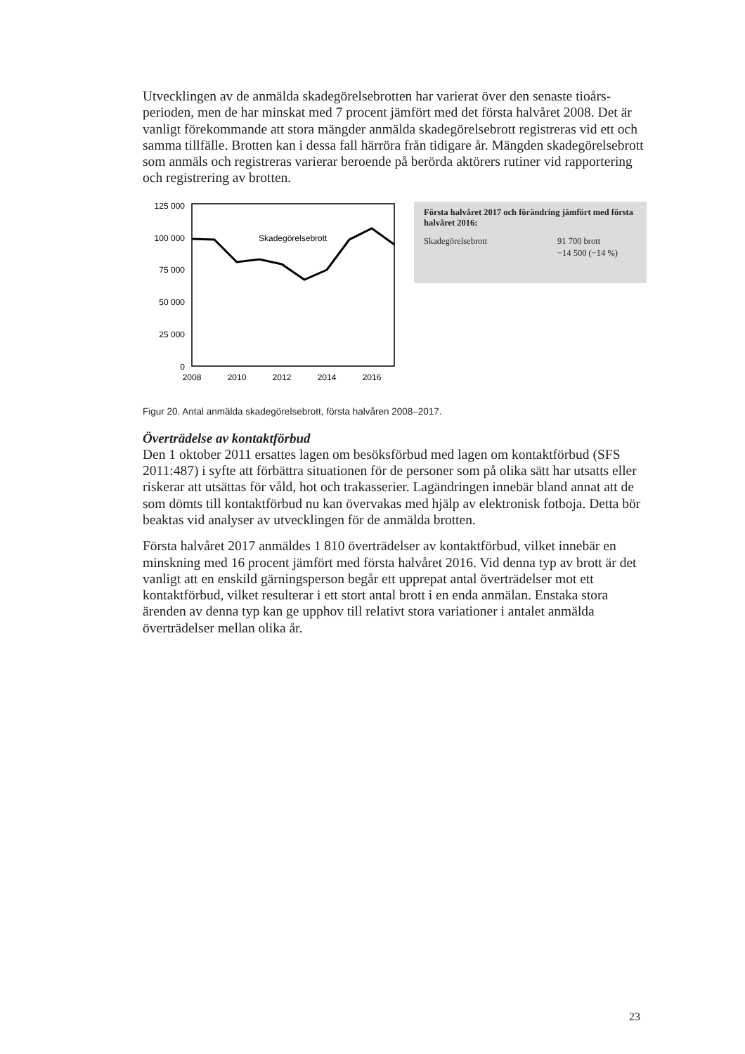Utvecklingen av de anmälda skadegörelsebrotten har varierat över den senaste tioårs-perioden, men de har minskat med 7 procent jämfört med det första halvåret 2008. Det är vanligt förekommande att stora mängder anmälda skadegörelsebrott registreras vid ett och samma tillfälle. Brotten kan i dessa fall härröra från tidigare år. Mängden skadegörelsebrott som anmäls och registreras varierar beroende på berörda aktörers rutiner vid rapportering och registrering av brotten.
125 000
100 000
75 000
50 000
25 000
0
Skadegörelsebrott
2008
2010
2012
2014
2016
Första halvåret 2017 och förändring jämfört med första halvåret 2016:
Skadegörelsebrott 91 700 brott
−14 500 (−14 %)
Figur 20. Antal anmälda skadegörelsebrott, första halvåren 2008–2017.
Överträdelse av kontaktförbud
Den 1 oktober 2011 ersattes lagen om besöksförbud med lagen om kontaktförbud (SFS 2011:487) i syfte att förbättra situationen för de personer som på olika sätt har utsatts eller riskerar att utsättas för våld, hot och trakasserier. Lagändringen innebär bland annat att de som dömts till kontaktförbud nu kan övervakas med hjälp av elektronisk fotboja. Detta bör beaktas vid analyser av utvecklingen för de anmälda brotten.
Första halvåret 2017 anmäldes 1 810 överträdelser av kontaktförbud, vilket innebär en minskning med 16 procent jämfört med första halvåret 2016. Vid denna typ av brott är det vanligt att en enskild gärningsperson begår ett upprepat antal överträdelser mot ett kontaktförbud, vilket resulterar i ett stort antal brott i en enda anmälan. Enstaka stora ärenden av denna typ kan ge upphov till relativt stora variationer i antalet anmälda överträdelser mellan olika år.
23